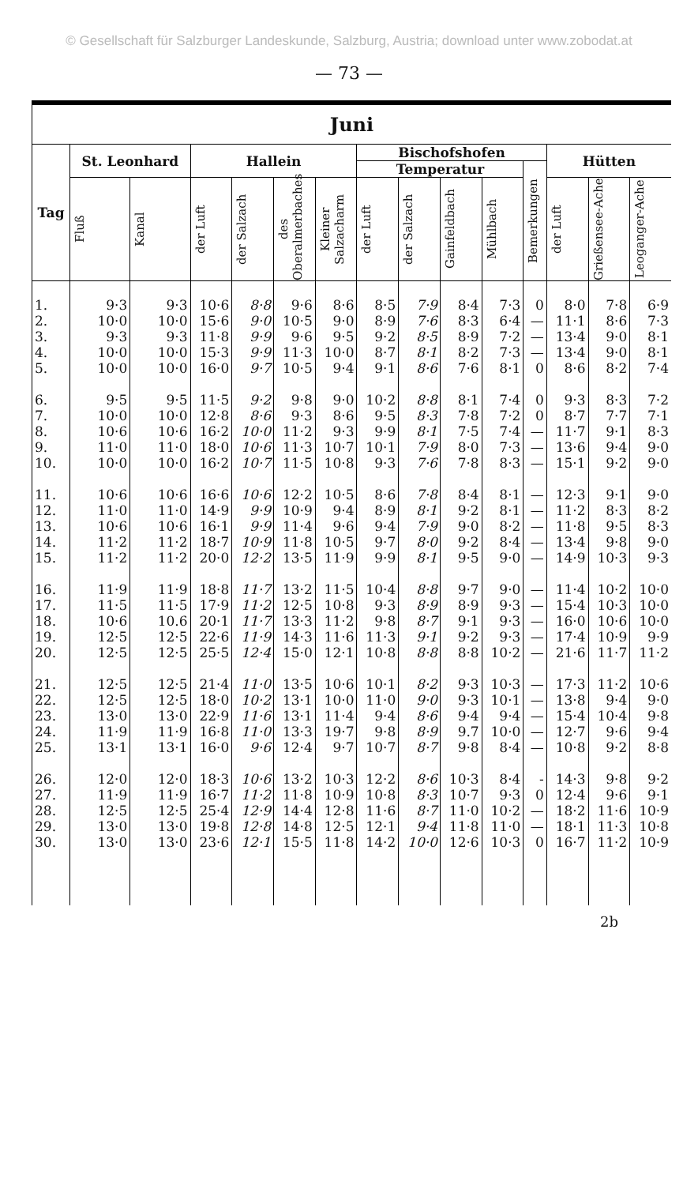© Gesellschaft für Salzburger Landeskunde, Salzburg, Austria; download unter www.zobodat.at
— 73 —
| Juni | | | | | | | | | | | | | | |
| --- | --- | --- | --- | --- | --- | --- | --- | --- | --- | --- | --- | --- | --- | --- |
| Tag | St. Leonhard | | Hallein | | | | Bischofshofen | | | | | Hütten | | |
| | | | | | | | Temperatur | | | | Bemerkungen | | | |
| | Fluß | Kanal | der Luft | der Salzach | des Oberalmerbaches | Kleiner Salzacharm | der Luft | der Salzach | Gainfeldbach | Mühlbach | | der Luft | Grießensee-Ache | Leoganger-Ache |
| 1. | 9·3 | 9·3 | 10·6 | 8·8 | 9·6 | 8·6 | 8·5 | 7·9 | 8·4 | 7·3 | 0 | 8·0 | 7·8 | 6·9 |
| 2. | 10·0 | 10·0 | 15·6 | 9·0 | 10·5 | 9·0 | 8·9 | 7·6 | 8·3 | 6·4 | — | 11·1 | 8·6 | 7·3 |
| 3. | 9·3 | 9·3 | 11·8 | 9·9 | 9·6 | 9·5 | 9·2 | 8·5 | 8·9 | 7·2 | — | 13·4 | 9·0 | 8·1 |
| 4. | 10·0 | 10·0 | 15·3 | 9·9 | 11·3 | 10·0 | 8·7 | 8·1 | 8·2 | 7·3 | — | 13·4 | 9·0 | 8·1 |
| 5. | 10·0 | 10·0 | 16·0 | 9·7 | 10·5 | 9·4 | 9·1 | 8·6 | 7·6 | 8·1 | 0 | 8·6 | 8·2 | 7·4 |
| 6. | 9·5 | 9·5 | 11·5 | 9·2 | 9·8 | 9·0 | 10·2 | 8·8 | 8·1 | 7·4 | 0 | 9·3 | 8·3 | 7·2 |
| 7. | 10·0 | 10·0 | 12·8 | 8·6 | 9·3 | 8·6 | 9·5 | 8·3 | 7·8 | 7·2 | 0 | 8·7 | 7·7 | 7·1 |
| 8. | 10·6 | 10·6 | 16·2 | 10·0 | 11·2 | 9·3 | 9·9 | 8·1 | 7·5 | 7·4 | — | 11·7 | 9·1 | 8·3 |
| 9. | 11·0 | 11·0 | 18·0 | 10·6 | 11·3 | 10·7 | 10·1 | 7·9 | 8·0 | 7·3 | — | 13·6 | 9·4 | 9·0 |
| 10. | 10·0 | 10·0 | 16·2 | 10·7 | 11·5 | 10·8 | 9·3 | 7·6 | 7·8 | 8·3 | — | 15·1 | 9·2 | 9·0 |
| 11. | 10·6 | 10·6 | 16·6 | 10·6 | 12·2 | 10·5 | 8·6 | 7·8 | 8·4 | 8·1 | — | 12·3 | 9·1 | 9·0 |
| 12. | 11·0 | 11·0 | 14·9 | 9·9 | 10·9 | 9·4 | 8·9 | 8·1 | 9·2 | 8·1 | — | 11·2 | 8·3 | 8·2 |
| 13. | 10·6 | 10·6 | 16·1 | 9·9 | 11·4 | 9·6 | 9·4 | 7·9 | 9·0 | 8·2 | — | 11·8 | 9·5 | 8·3 |
| 14. | 11·2 | 11·2 | 18·7 | 10·9 | 11·8 | 10·5 | 9·7 | 8·0 | 9·2 | 8·4 | — | 13·4 | 9·8 | 9·0 |
| 15. | 11·2 | 11·2 | 20·0 | 12·2 | 13·5 | 11·9 | 9·9 | 8·1 | 9·5 | 9·0 | — | 14·9 | 10·3 | 9·3 |
| 16. | 11·9 | 11·9 | 18·8 | 11·7 | 13·2 | 11·5 | 10·4 | 8·8 | 9·7 | 9·0 | — | 11·4 | 10·2 | 10·0 |
| 17. | 11·5 | 11·5 | 17·9 | 11·2 | 12·5 | 10·8 | 9·3 | 8·9 | 8·9 | 9·3 | — | 15·4 | 10·3 | 10·0 |
| 18. | 10·6 | 10.6 | 20·1 | 11·7 | 13·3 | 11·2 | 9·8 | 8·7 | 9·1 | 9·3 | — | 16·0 | 10·6 | 10·0 |
| 19. | 12·5 | 12·5 | 22·6 | 11·9 | 14·3 | 11·6 | 11·3 | 9·1 | 9·2 | 9·3 | — | 17·4 | 10·9 | 9·9 |
| 20. | 12·5 | 12·5 | 25·5 | 12·4 | 15·0 | 12·1 | 10·8 | 8·8 | 8·8 | 10·2 | — | 21·6 | 11·7 | 11·2 |
| 21. | 12·5 | 12·5 | 21·4 | 11·0 | 13·5 | 10·6 | 10·1 | 8·2 | 9·3 | 10·3 | — | 17·3 | 11·2 | 10·6 |
| 22. | 12·5 | 12·5 | 18·0 | 10·2 | 13·1 | 10·0 | 11·0 | 9·0 | 9·3 | 10·1 | — | 13·8 | 9·4 | 9·0 |
| 23. | 13·0 | 13·0 | 22·9 | 11·6 | 13·1 | 11·4 | 9·4 | 8·6 | 9·4 | 9·4 | — | 15·4 | 10·4 | 9·8 |
| 24. | 11·9 | 11·9 | 16·8 | 11·0 | 13·3 | 19·7 | 9·8 | 8·9 | 9.7 | 10·0 | — | 12·7 | 9·6 | 9·4 |
| 25. | 13·1 | 13·1 | 16·0 | 9·6 | 12·4 | 9·7 | 10·7 | 8·7 | 9·8 | 8·4 | — | 10·8 | 9·2 | 8·8 |
| 26. | 12·0 | 12·0 | 18·3 | 10·6 | 13·2 | 10·3 | 12·2 | 8·6 | 10·3 | 8·4 | - | 14·3 | 9·8 | 9·2 |
| 27. | 11·9 | 11·9 | 16·7 | 11·2 | 11·8 | 10·9 | 10·8 | 8·3 | 10·7 | 9·3 | 0 | 12·4 | 9·6 | 9·1 |
| 28. | 12·5 | 12·5 | 25·4 | 12·9 | 14·4 | 12·8 | 11·6 | 8·7 | 11·0 | 10·2 | — | 18·2 | 11·6 | 10·9 |
| 29. | 13·0 | 13·0 | 19·8 | 12·8 | 14·8 | 12·5 | 12·1 | 9·4 | 11·8 | 11·0 | — | 18·1 | 11·3 | 10·8 |
| 30. | 13·0 | 13·0 | 23·6 | 12·1 | 15·5 | 11·8 | 14·2 | 10·0 | 12·6 | 10·3 | 0 | 16·7 | 11·2 | 10·9 |
2b